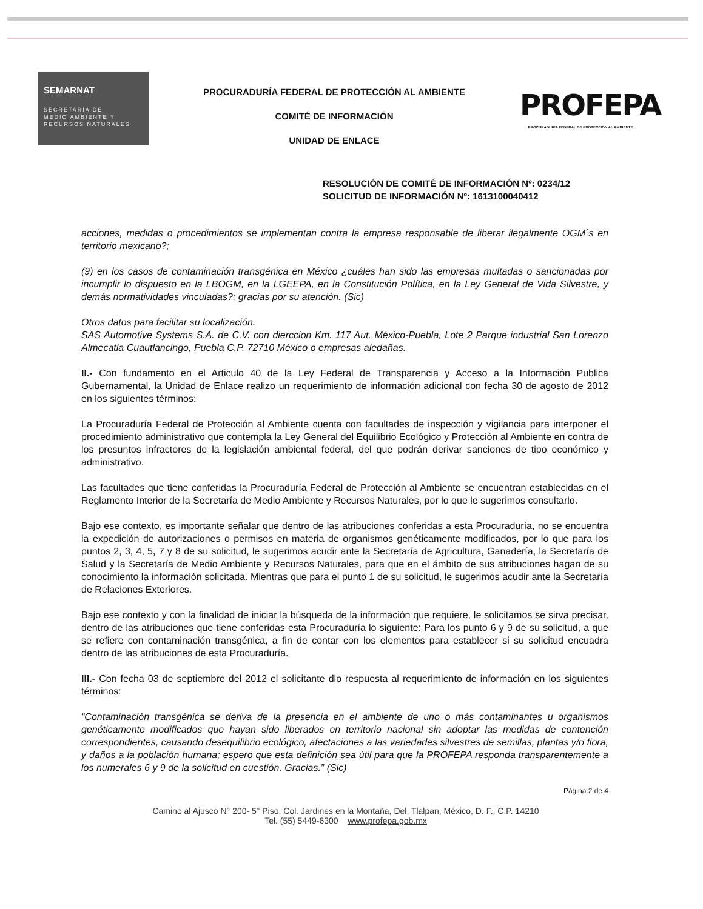SEMARNAT
SECRETARÍA DE
MEDIO AMBIENTE Y
RECURSOS NATURALES
PROCURADURÍA FEDERAL DE PROTECCIÓN AL AMBIENTE
COMITÉ DE INFORMACIÓN
UNIDAD DE ENLACE
PROFEPA
PROCURADURIA FEDERAL DE PROTECCION AL AMBIENTE
RESOLUCIÓN DE COMITÉ DE INFORMACIÓN Nº: 0234/12
SOLICITUD DE INFORMACIÓN Nº: 1613100040412
acciones, medidas o procedimientos se implementan contra la empresa responsable de liberar ilegalmente OGM´s en territorio mexicano?;
(9) en los casos de contaminación transgénica en México ¿cuáles han sido las empresas multadas o sancionadas por incumplir lo dispuesto en la LBOGM, en la LGEEPA, en la Constitución Política, en la Ley General de Vida Silvestre, y demás normatividades vinculadas?; gracias por su atención. (Sic)
Otros datos para facilitar su localización.
SAS Automotive Systems S.A. de C.V. con dierccion Km. 117 Aut. México-Puebla, Lote 2 Parque industrial San Lorenzo Almecatla Cuautlancingo, Puebla C.P. 72710 México o empresas aledañas.
II.- Con fundamento en el Articulo 40 de la Ley Federal de Transparencia y Acceso a la Información Publica Gubernamental, la Unidad de Enlace realizo un requerimiento de información adicional con fecha 30 de agosto de 2012 en los siguientes términos:
La Procuraduría Federal de Protección al Ambiente cuenta con facultades de inspección y vigilancia para interponer el procedimiento administrativo que contempla la Ley General del Equilibrio Ecológico y Protección al Ambiente en contra de los presuntos infractores de la legislación ambiental federal, del que podrán derivar sanciones de tipo económico y administrativo.
Las facultades que tiene conferidas la Procuraduría Federal de Protección al Ambiente se encuentran establecidas en el Reglamento Interior de la Secretaría de Medio Ambiente y Recursos Naturales, por lo que le sugerimos consultarlo.
Bajo ese contexto, es importante señalar que dentro de las atribuciones conferidas a esta Procuraduría, no se encuentra la expedición de autorizaciones o permisos en materia de organismos genéticamente modificados, por lo que para los puntos 2, 3, 4, 5, 7 y 8 de su solicitud, le sugerimos acudir ante la Secretaría de Agricultura, Ganadería, la Secretaría de Salud y la Secretaría de Medio Ambiente y Recursos Naturales, para que en el ámbito de sus atribuciones hagan de su conocimiento la información solicitada. Mientras que para el punto 1 de su solicitud, le sugerimos acudir ante la Secretaría de Relaciones Exteriores.
Bajo ese contexto y con la finalidad de iniciar la búsqueda de la información que requiere, le solicitamos se sirva precisar, dentro de las atribuciones que tiene conferidas esta Procuraduría lo siguiente: Para los punto 6 y 9 de su solicitud, a que se refiere con contaminación transgénica, a fin de contar con los elementos para establecer si su solicitud encuadra dentro de las atribuciones de esta Procuraduría.
III.- Con fecha 03 de septiembre del 2012 el solicitante dio respuesta al requerimiento de información en los siguientes términos:
“Contaminación transgénica se deriva de la presencia en el ambiente de uno o más contaminantes u organismos genéticamente modificados que hayan sido liberados en territorio nacional sin adoptar las medidas de contención correspondientes, causando desequilibrio ecológico, afectaciones a las variedades silvestres de semillas, plantas y/o flora, y daños a la población humana; espero que esta definición sea útil para que la PROFEPA responda transparentemente a los numerales 6 y 9 de la solicitud en cuestión. Gracias.” (Sic)
Página 2 de 4
Camino al Ajusco N° 200- 5° Piso, Col. Jardines en la Montaña, Del. Tlalpan, México, D. F., C.P. 14210
Tel. (55) 5449-6300 www.profepa.gob.mx